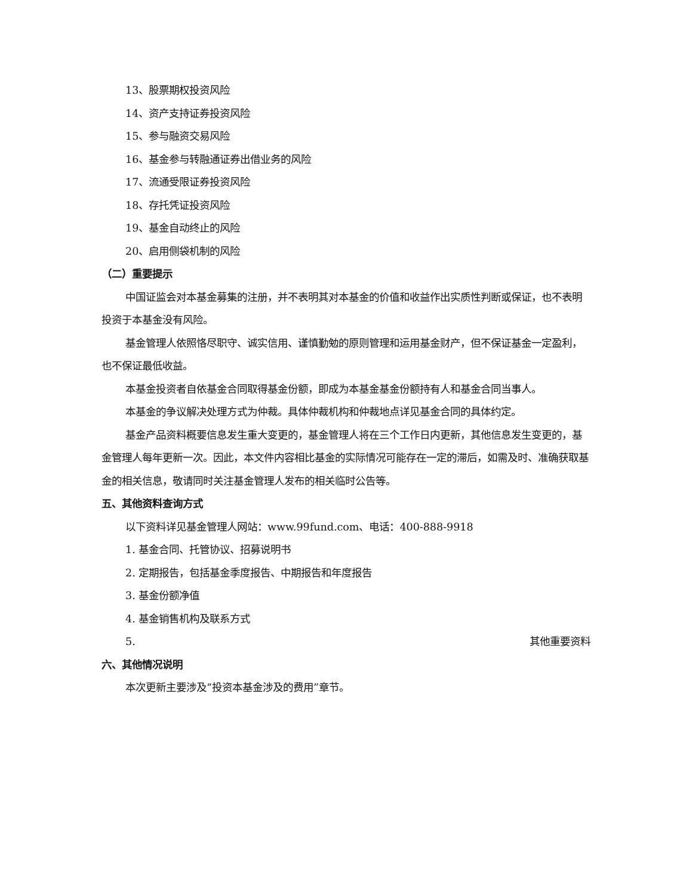13、股票期权投资风险
14、资产支持证券投资风险
15、参与融资交易风险
16、基金参与转融通证券出借业务的风险
17、流通受限证券投资风险
18、存托凭证投资风险
19、基金自动终止的风险
20、启用侧袋机制的风险
（二）重要提示
中国证监会对本基金募集的注册，并不表明其对本基金的价值和收益作出实质性判断或保证，也不表明投资于本基金没有风险。
基金管理人依照恪尽职守、诚实信用、谨慎勤勉的原则管理和运用基金财产，但不保证基金一定盈利，也不保证最低收益。
本基金投资者自依基金合同取得基金份额，即成为本基金基金份额持有人和基金合同当事人。
本基金的争议解决处理方式为仲裁。具体仲裁机构和仲裁地点详见基金合同的具体约定。
基金产品资料概要信息发生重大变更的，基金管理人将在三个工作日内更新，其他信息发生变更的，基金管理人每年更新一次。因此，本文件内容相比基金的实际情况可能存在一定的滞后，如需及时、准确获取基金的相关信息，敬请同时关注基金管理人发布的相关临时公告等。
五、其他资料查询方式
以下资料详见基金管理人网站：www.99fund.com、电话：400-888-9918
1. 基金合同、托管协议、招募说明书
2. 定期报告，包括基金季度报告、中期报告和年度报告
3. 基金份额净值
4. 基金销售机构及联系方式
5. 其他重要资料
六、其他情况说明
本次更新主要涉及“投资本基金涉及的费用”章节。